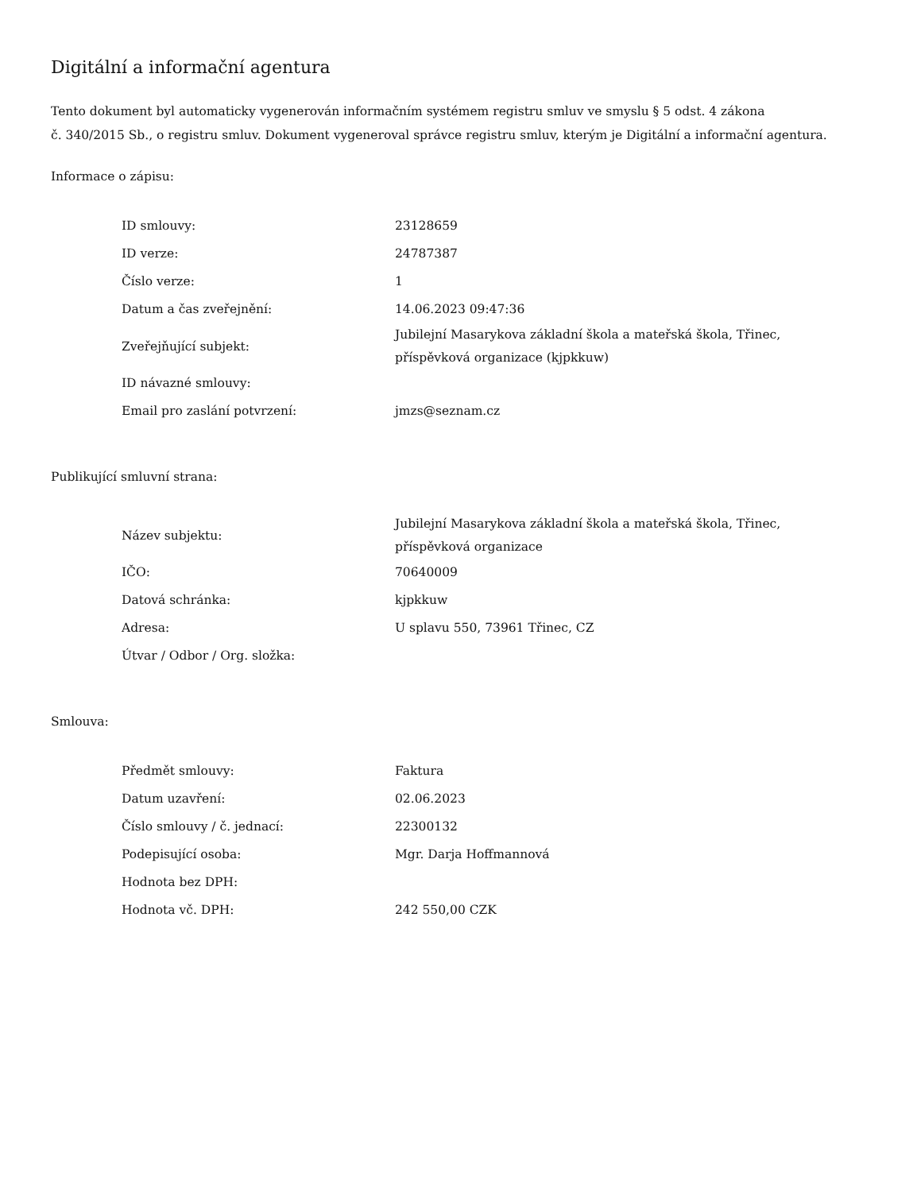Digitální a informační agentura
Tento dokument byl automaticky vygenerován informačním systémem registru smluv ve smyslu § 5 odst. 4 zákona
č. 340/2015 Sb., o registru smluv. Dokument vygeneroval správce registru smluv, kterým je Digitální a informační agentura.
Informace o zápisu:
| ID smlouvy: | 23128659 |
| ID verze: | 24787387 |
| Číslo verze: | 1 |
| Datum a čas zveřejnění: | 14.06.2023 09:47:36 |
| Zveřejňující subjekt: | Jubilejní Masarykova základní škola a mateřská škola, Třinec, příspěvková organizace (kjpkkuw) |
| ID návazné smlouvy: | |
| Email pro zaslání potvrzení: | jmzs@seznam.cz |
Publikující smluvní strana:
| Název subjektu: | Jubilejní Masarykova základní škola a mateřská škola, Třinec, příspěvková organizace |
| IČO: | 70640009 |
| Datová schránka: | kjpkkuw |
| Adresa: | U splavu 550, 73961 Třinec, CZ |
| Útvar / Odbor / Org. složka: | |
Smlouva:
| Předmět smlouvy: | Faktura |
| Datum uzavření: | 02.06.2023 |
| Číslo smlouvy / č. jednací: | 22300132 |
| Podepisující osoba: | Mgr. Darja Hoffmannová |
| Hodnota bez DPH: | |
| Hodnota vč. DPH: | 242 550,00 CZK |